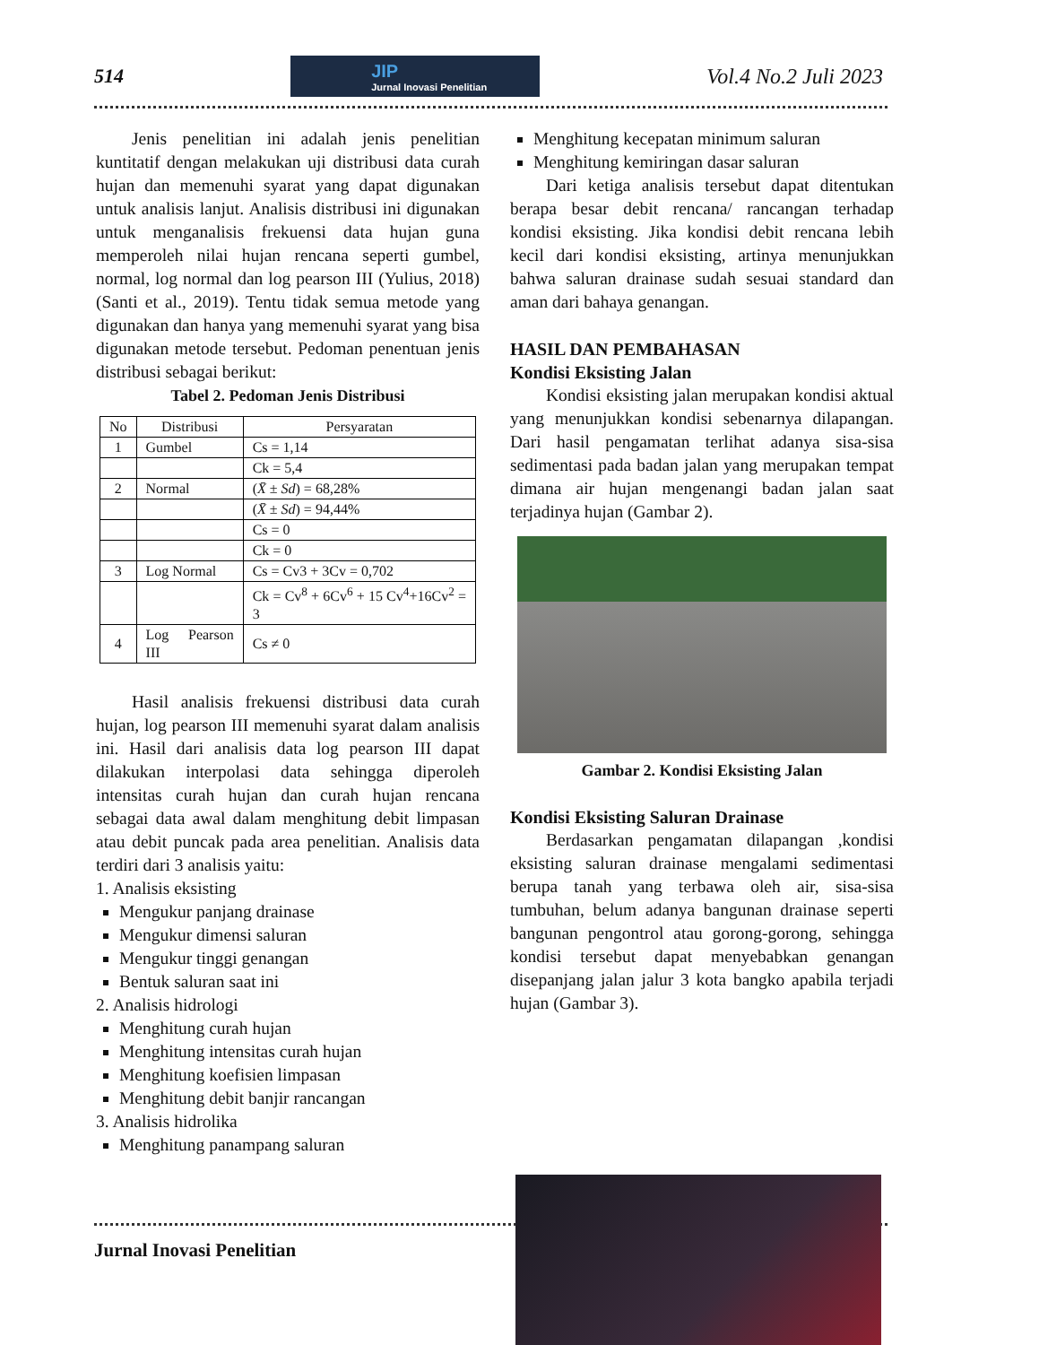514
JIP
Jurnal Inovasi Penelitian
Vol.4 No.2 Juli 2023
Jenis penelitian ini adalah jenis penelitian kuntitatif dengan melakukan uji distribusi data curah hujan dan memenuhi syarat yang dapat digunakan untuk analisis lanjut. Analisis distribusi ini digunakan untuk menganalisis frekuensi data hujan guna memperoleh nilai hujan rencana seperti gumbel, normal, log normal dan log pearson III (Yulius, 2018) (Santi et al., 2019). Tentu tidak semua metode yang digunakan dan hanya yang memenuhi syarat yang bisa digunakan metode tersebut. Pedoman penentuan jenis distribusi sebagai berikut:
Tabel 2. Pedoman Jenis Distribusi
| No | Distribusi | Persyaratan |
| 1 | Gumbel | Cs = 1,14 |
| | | Ck = 5,4 |
| 2 | Normal | ( X̄ ± Sd ) = 68,28% |
| | | ( X̄ ± Sd ) = 94,44% |
| | | Cs = 0 |
| | | Ck = 0 |
| 3 | Log Normal | Cs = Cv3 + 3Cv = 0,702 |
| | | Ck = Cv<sup>8</sup> + 6Cv<sup>6</sup> + 15 Cv<sup>4</sup>+16Cv<sup>2</sup> = 3 |
| 4 | Log Pearson III | Cs ≠ 0 |
Hasil analisis frekuensi distribusi data curah hujan, log pearson III memenuhi syarat dalam analisis ini. Hasil dari analisis data log pearson III dapat dilakukan interpolasi data sehingga diperoleh intensitas curah hujan dan curah hujan rencana sebagai data awal dalam menghitung debit limpasan atau debit puncak pada area penelitian. Analisis data terdiri dari 3 analisis yaitu:
1. Analisis eksisting
Mengukur panjang drainase
Mengukur dimensi saluran
Mengukur tinggi genangan
Bentuk saluran saat ini
2. Analisis hidrologi
Menghitung curah hujan
Menghitung intensitas curah hujan
Menghitung koefisien limpasan
Menghitung debit banjir rancangan
3. Analisis hidrolika
Menghitung panampang saluran
Menghitung kecepatan minimum saluran
Menghitung kemiringan dasar saluran
Dari ketiga analisis tersebut dapat ditentukan berapa besar debit rencana/ rancangan terhadap kondisi eksisting. Jika kondisi debit rencana lebih kecil dari kondisi eksisting, artinya menunjukkan bahwa saluran drainase sudah sesuai standard dan aman dari bahaya genangan.
HASIL DAN PEMBAHASAN
Kondisi Eksisting Jalan
Kondisi eksisting jalan merupakan kondisi aktual yang menunjukkan kondisi sebenarnya dilapangan. Dari hasil pengamatan terlihat adanya sisa-sisa sedimentasi pada badan jalan yang merupakan tempat dimana air hujan mengenangi badan jalan saat terjadinya hujan (Gambar 2).
Gambar 2. Kondisi Eksisting Jalan
Kondisi Eksisting Saluran Drainase
Berdasarkan pengamatan dilapangan ,kondisi eksisting saluran drainase mengalami sedimentasi berupa tanah yang terbawa oleh air, sisa-sisa tumbuhan, belum adanya bangunan drainase seperti bangunan pengontrol atau gorong-gorong, sehingga kondisi tersebut dapat menyebabkan genangan disepanjang jalan jalur 3 kota bangko apabila terjadi hujan (Gambar 3).
Jurnal Inovasi Penelitian